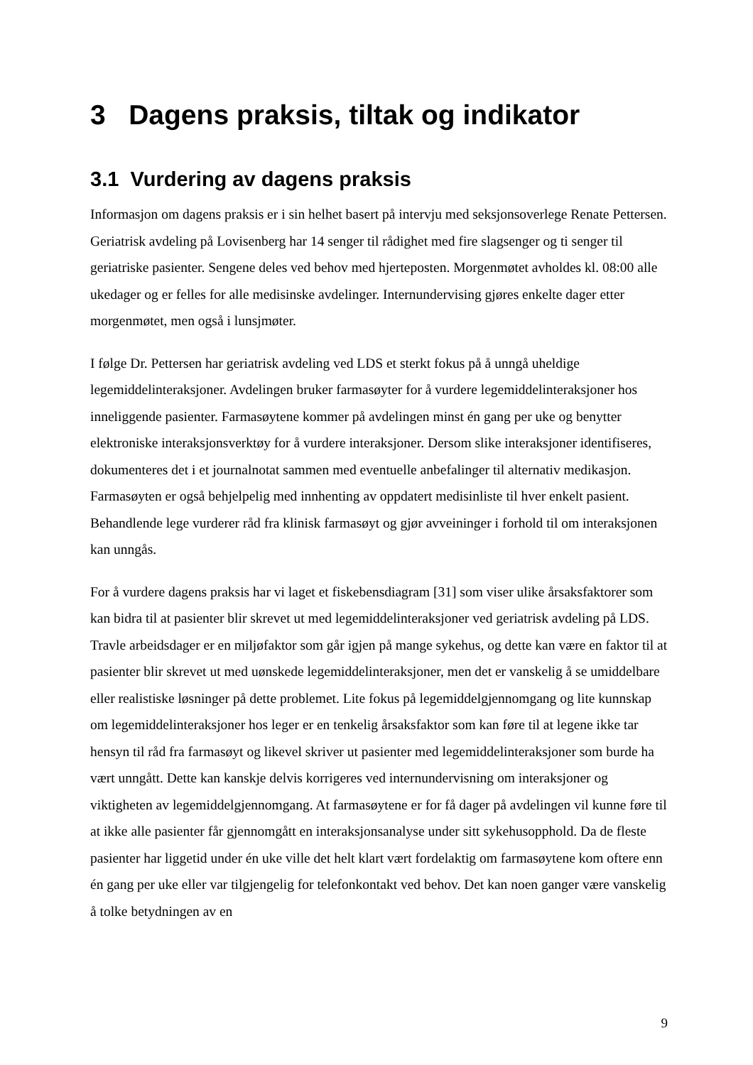3 Dagens praksis, tiltak og indikator
3.1 Vurdering av dagens praksis
Informasjon om dagens praksis er i sin helhet basert på intervju med seksjonsoverlege Renate Pettersen. Geriatrisk avdeling på Lovisenberg har 14 senger til rådighet med fire slagsenger og ti senger til geriatriske pasienter. Sengene deles ved behov med hjerteposten. Morgenmøtet avholdes kl. 08:00 alle ukedager og er felles for alle medisinske avdelinger. Internundervising gjøres enkelte dager etter morgenmøtet, men også i lunsjmøter.
I følge Dr. Pettersen har geriatrisk avdeling ved LDS et sterkt fokus på å unngå uheldige legemiddelinteraksjoner. Avdelingen bruker farmasøyter for å vurdere legemiddelinteraksjoner hos inneliggende pasienter. Farmasøytene kommer på avdelingen minst én gang per uke og benytter elektroniske interaksjonsverktøy for å vurdere interaksjoner. Dersom slike interaksjoner identifiseres, dokumenteres det i et journalnotat sammen med eventuelle anbefalinger til alternativ medikasjon. Farmasøyten er også behjelpelig med innhenting av oppdatert medisinliste til hver enkelt pasient. Behandlende lege vurderer råd fra klinisk farmasøyt og gjør avveininger i forhold til om interaksjonen kan unngås.
For å vurdere dagens praksis har vi laget et fiskebensdiagram [31] som viser ulike årsaksfaktorer som kan bidra til at pasienter blir skrevet ut med legemiddelinteraksjoner ved geriatrisk avdeling på LDS. Travle arbeidsdager er en miljøfaktor som går igjen på mange sykehus, og dette kan være en faktor til at pasienter blir skrevet ut med uønskede legemiddelinteraksjoner, men det er vanskelig å se umiddelbare eller realistiske løsninger på dette problemet. Lite fokus på legemiddelgjennomgang og lite kunnskap om legemiddelinteraksjoner hos leger er en tenkelig årsaksfaktor som kan føre til at legene ikke tar hensyn til råd fra farmasøyt og likevel skriver ut pasienter med legemiddelinteraksjoner som burde ha vært unngått. Dette kan kanskje delvis korrigeres ved internundervisning om interaksjoner og viktigheten av legemiddelgjennomgang. At farmasøytene er for få dager på avdelingen vil kunne føre til at ikke alle pasienter får gjennomgått en interaksjonsanalyse under sitt sykehusopphold. Da de fleste pasienter har liggetid under én uke ville det helt klart vært fordelaktig om farmasøytene kom oftere enn én gang per uke eller var tilgjengelig for telefonkontakt ved behov. Det kan noen ganger være vanskelig å tolke betydningen av en
9